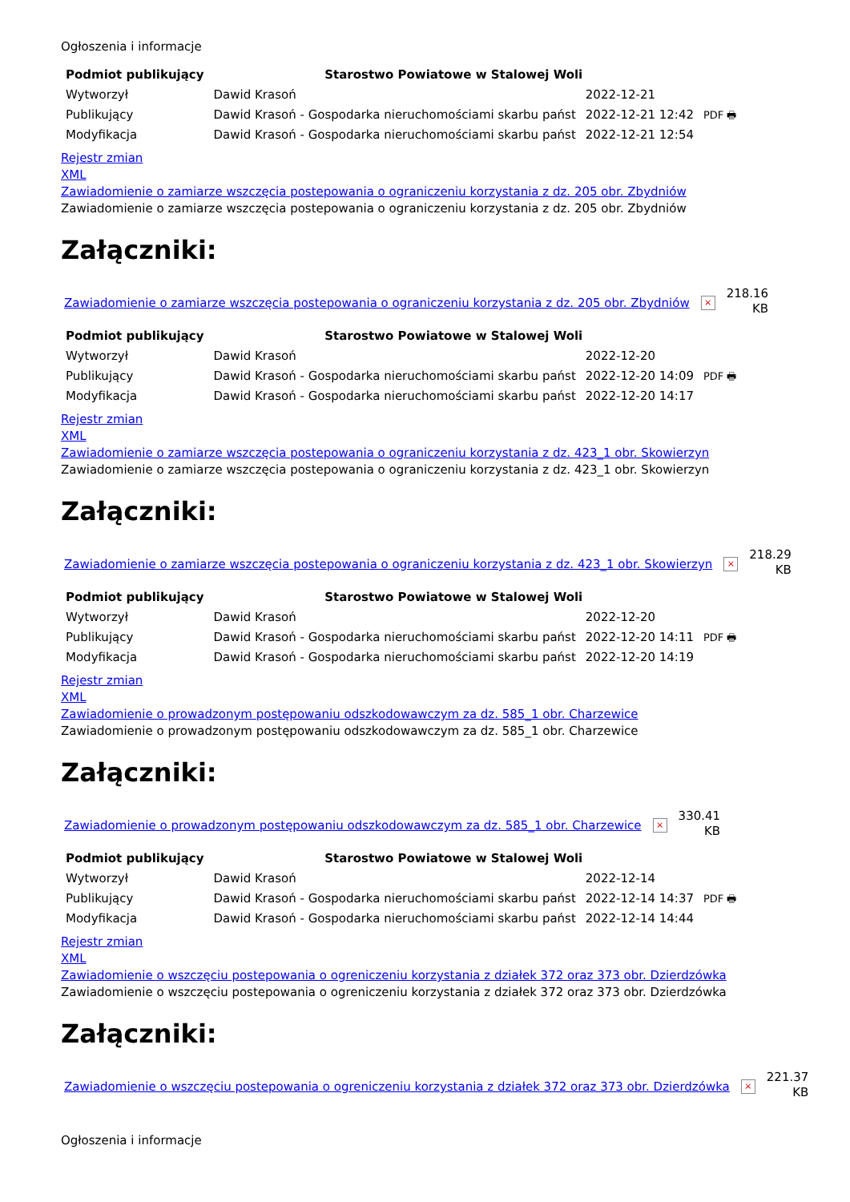Ogłoszenia i informacje
| Podmiot publikujący | Starostwo Powiatowe w Stalowej Woli | | |
| Wytworzył | Dawid Krasoń | 2022-12-21 | PDF 🖶 |
| Publikujący | Dawid Krasoń - Gospodarka nieruchomościami skarbu państ | 2022-12-21 12:42 | |
| Modyfikacja | Dawid Krasoń - Gospodarka nieruchomościami skarbu państ | 2022-12-21 12:54 | |
Rejestr zmian
XML
Zawiadomienie o zamiarze wszczęcia postepowania o ograniczeniu korzystania z dz. 205 obr. Zbydniów
Zawiadomienie o zamiarze wszczęcia postepowania o ograniczeniu korzystania z dz. 205 obr. Zbydniów
Załączniki:
Zawiadomienie o zamiarze wszczęcia postepowania o ograniczeniu korzystania z dz. 205 obr. Zbydniów
×
218.16
KB
| Podmiot publikujący | Starostwo Powiatowe w Stalowej Woli | | |
| Wytworzył | Dawid Krasoń | 2022-12-20 | PDF 🖶 |
| Publikujący | Dawid Krasoń - Gospodarka nieruchomościami skarbu państ | 2022-12-20 14:09 | |
| Modyfikacja | Dawid Krasoń - Gospodarka nieruchomościami skarbu państ | 2022-12-20 14:17 | |
Rejestr zmian
XML
Zawiadomienie o zamiarze wszczęcia postepowania o ograniczeniu korzystania z dz. 423_1 obr. Skowierzyn
Zawiadomienie o zamiarze wszczęcia postepowania o ograniczeniu korzystania z dz. 423_1 obr. Skowierzyn
Załączniki:
Zawiadomienie o zamiarze wszczęcia postepowania o ograniczeniu korzystania z dz. 423_1 obr. Skowierzyn
×
218.29
KB
| Podmiot publikujący | Starostwo Powiatowe w Stalowej Woli | | |
| Wytworzył | Dawid Krasoń | 2022-12-20 | PDF 🖶 |
| Publikujący | Dawid Krasoń - Gospodarka nieruchomościami skarbu państ | 2022-12-20 14:11 | |
| Modyfikacja | Dawid Krasoń - Gospodarka nieruchomościami skarbu państ | 2022-12-20 14:19 | |
Rejestr zmian
XML
Zawiadomienie o prowadzonym postępowaniu odszkodowawczym za dz. 585_1 obr. Charzewice
Zawiadomienie o prowadzonym postępowaniu odszkodowawczym za dz. 585_1 obr. Charzewice
Załączniki:
Zawiadomienie o prowadzonym postępowaniu odszkodowawczym za dz. 585_1 obr. Charzewice
×
330.41
KB
| Podmiot publikujący | Starostwo Powiatowe w Stalowej Woli | | |
| Wytworzył | Dawid Krasoń | 2022-12-14 | PDF 🖶 |
| Publikujący | Dawid Krasoń - Gospodarka nieruchomościami skarbu państ | 2022-12-14 14:37 | |
| Modyfikacja | Dawid Krasoń - Gospodarka nieruchomościami skarbu państ | 2022-12-14 14:44 | |
Rejestr zmian
XML
Zawiadomienie o wszczęciu postepowania o ogreniczeniu korzystania z działek 372 oraz 373 obr. Dzierdzówka
Zawiadomienie o wszczęciu postepowania o ogreniczeniu korzystania z działek 372 oraz 373 obr. Dzierdzówka
Załączniki:
Zawiadomienie o wszczęciu postepowania o ogreniczeniu korzystania z działek 372 oraz 373 obr. Dzierdzówka
×
221.37
KB
Ogłoszenia i informacje